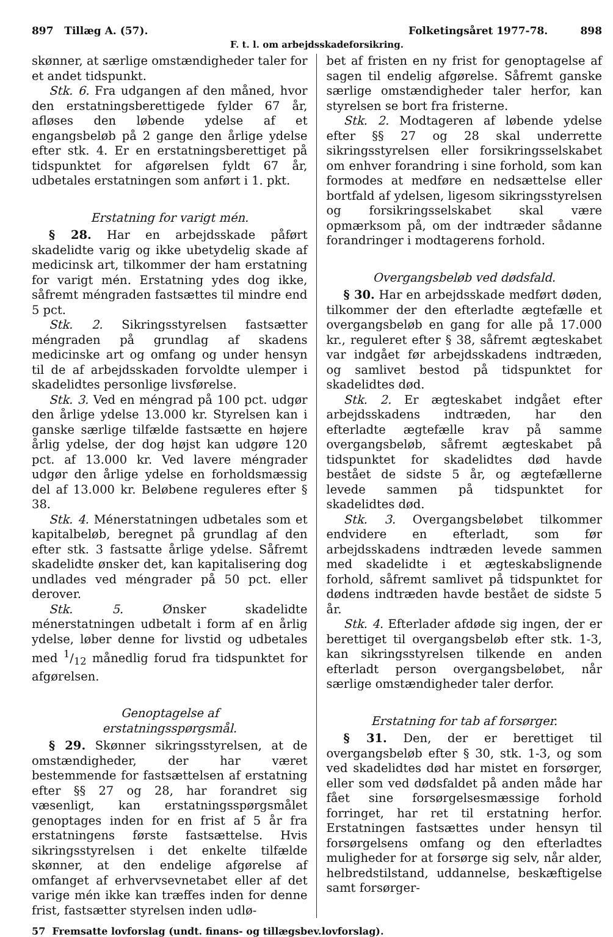897 Tillæg A. (57). Folketingsåret 1977-78. 898
F. t. l. om arbejdsskadeforsikring.
skønner, at særlige omstændigheder taler for et andet tidspunkt.
Stk. 6. Fra udgangen af den måned, hvor den erstatningsberettigede fylder 67 år, afløses den løbende ydelse af et engangsbeløb på 2 gange den årlige ydelse efter stk. 4. Er en erstatningsberettiget på tidspunktet for afgørelsen fyldt 67 år, udbetales erstatningen som anført i 1. pkt.
Erstatning for varigt mén.
§ 28. Har en arbejdsskade påført skadelidte varig og ikke ubetydelig skade af medicinsk art, tilkommer der ham erstatning for varigt mén. Erstatning ydes dog ikke, såfremt méngraden fastsættes til mindre end 5 pct.
Stk. 2. Sikringsstyrelsen fastsætter méngraden på grundlag af skadens medicinske art og omfang og under hensyn til de af arbejdsskaden forvoldte ulemper i skadelidtes personlige livsførelse.
Stk. 3. Ved en méngrad på 100 pct. udgør den årlige ydelse 13.000 kr. Styrelsen kan i ganske særlige tilfælde fastsætte en højere årlig ydelse, der dog højst kan udgøre 120 pct. af 13.000 kr. Ved lavere méngrader udgør den årlige ydelse en forholdsmæssig del af 13.000 kr. Beløbene reguleres efter § 38.
Stk. 4. Ménerstatningen udbetales som et kapitalbeløb, beregnet på grundlag af den efter stk. 3 fastsatte årlige ydelse. Såfremt skadelidte ønsker det, kan kapitalisering dog undlades ved méngrader på 50 pct. eller derover.
Stk. 5. Ønsker skadelidte ménerstatningen udbetalt i form af en årlig ydelse, løber denne for livstid og udbetales med 1/12 månedlig forud fra tidspunktet for afgørelsen.
Genoptagelse af
erstatningsspørgsmål.
§ 29. Skønner sikringsstyrelsen, at de omstændigheder, der har været bestemmende for fastsættelsen af erstatning efter §§ 27 og 28, har forandret sig væsenligt, kan erstatningsspørgsmålet genoptages inden for en frist af 5 år fra erstatningens første fastsættelse. Hvis sikringsstyrelsen i det enkelte tilfælde skønner, at den endelige afgørelse af omfanget af erhvervsevnetabet eller af det varige mén ikke kan træffes inden for denne frist, fastsætter styrelsen inden udlø-
bet af fristen en ny frist for genoptagelse af sagen til endelig afgørelse. Såfremt ganske særlige omstændigheder taler herfor, kan styrelsen se bort fra fristerne.
Stk. 2. Modtageren af løbende ydelse efter §§ 27 og 28 skal underrette sikringsstyrelsen eller forsikringsselskabet om enhver forandring i sine forhold, som kan formodes at medføre en nedsættelse eller bortfald af ydelsen, ligesom sikringsstyrelsen og forsikringsselskabet skal være opmærksom på, om der indtræder sådanne forandringer i modtagerens forhold.
Overgangsbeløb ved dødsfald.
§ 30. Har en arbejdsskade medført døden, tilkommer der den efterladte ægtefælle et overgangsbeløb en gang for alle på 17.000 kr., reguleret efter § 38, såfremt ægteskabet var indgået før arbejdsskadens indtræden, og samlivet bestod på tidspunktet for skadelidtes død.
Stk. 2. Er ægteskabet indgået efter arbejdsskadens indtræden, har den efterladte ægtefælle krav på samme overgangsbeløb, såfremt ægteskabet på tidspunktet for skadelidtes død havde bestået de sidste 5 år, og ægtefællerne levede sammen på tidspunktet for skadelidtes død.
Stk. 3. Overgangsbeløbet tilkommer endvidere en efterladt, som før arbejdsskadens indtræden levede sammen med skadelidte i et ægteskabslignende forhold, såfremt samlivet på tidspunktet for dødens indtræden havde bestået de sidste 5 år.
Stk. 4. Efterlader afdøde sig ingen, der er berettiget til overgangsbeløb efter stk. 1-3, kan sikringsstyrelsen tilkende en anden efterladt person overgangsbeløbet, når særlige omstændigheder taler derfor.
Erstatning for tab af forsørger.
§ 31. Den, der er berettiget til overgangsbeløb efter § 30, stk. 1-3, og som ved skadelidtes død har mistet en forsørger, eller som ved dødsfaldet på anden måde har fået sine forsørgelsesmæssige forhold forringet, har ret til erstatning herfor. Erstatningen fastsættes under hensyn til forsørgelsens omfang og den efterladtes muligheder for at forsørge sig selv, når alder, helbredstilstand, uddannelse, beskæftigelse samt forsørger-
57 Fremsatte lovforslag (undt. finans- og tillægsbev.lovforslag).